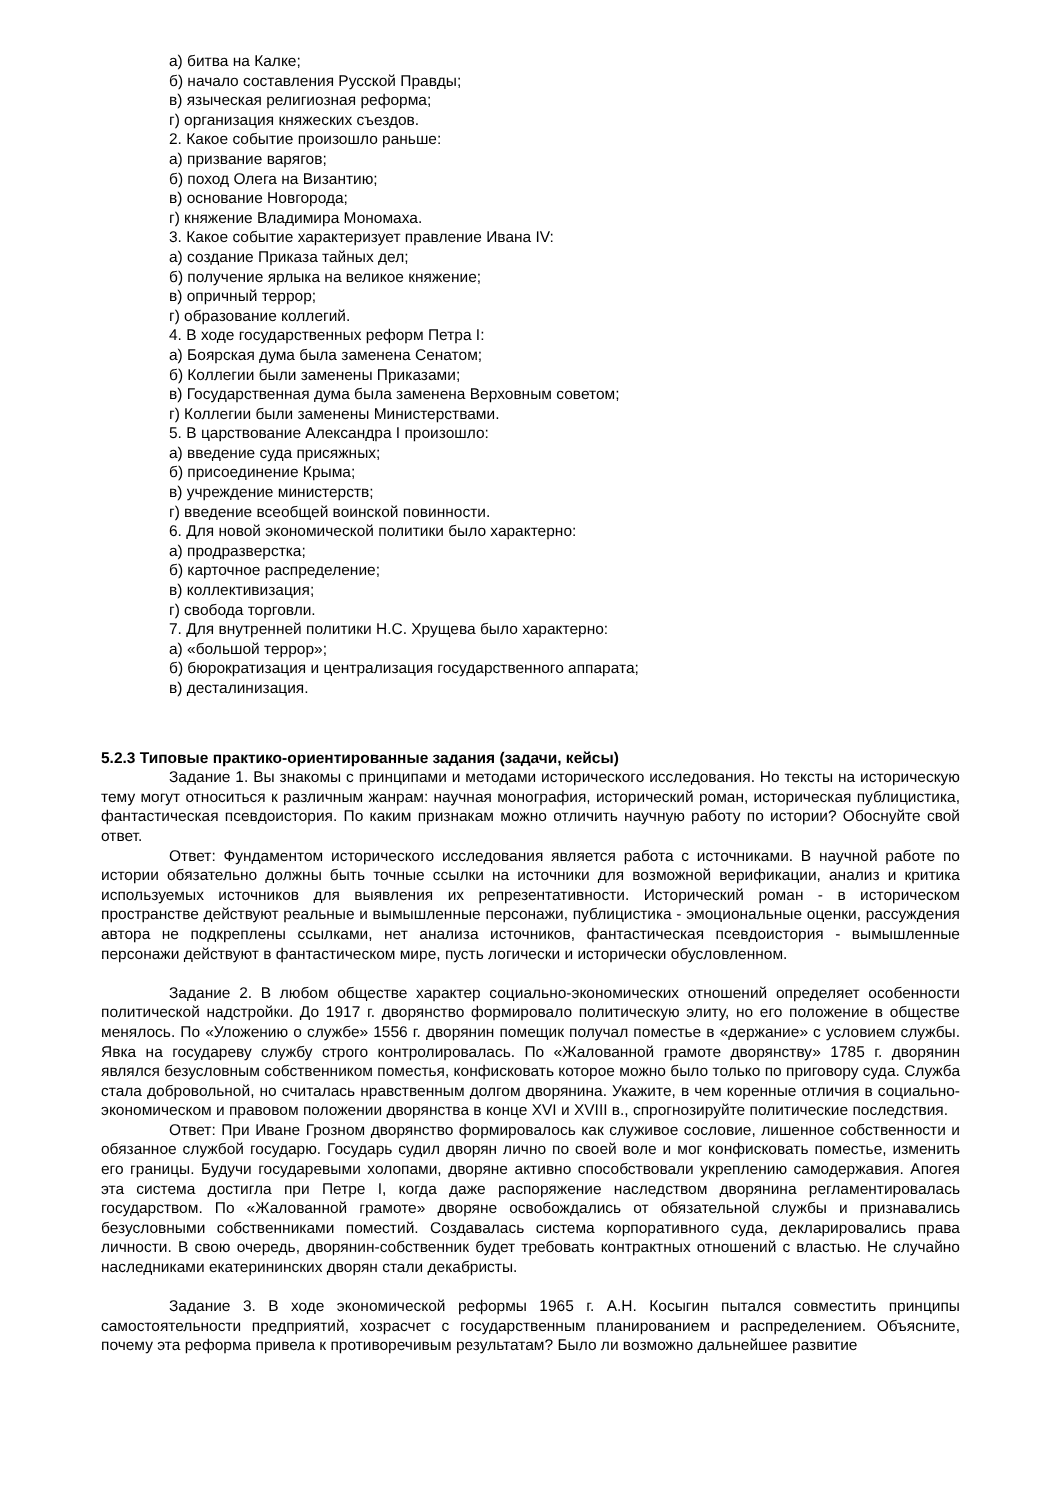а) битва на Калке;
б) начало составления Русской Правды;
в) языческая религиозная реформа;
г) организация княжеских съездов.
2. Какое событие произошло раньше:
а) призвание варягов;
б) поход Олега на Византию;
в) основание Новгорода;
г) княжение Владимира Мономаха.
3. Какое событие характеризует правление Ивана IV:
а) создание Приказа тайных дел;
б) получение ярлыка на великое княжение;
в) опричный террор;
г) образование коллегий.
4. В ходе государственных реформ Петра I:
а) Боярская дума была заменена Сенатом;
б) Коллегии были заменены Приказами;
в) Государственная дума была заменена Верховным советом;
г) Коллегии были заменены Министерствами.
5. В царствование Александра I произошло:
а) введение суда присяжных;
б) присоединение Крыма;
в) учреждение министерств;
г) введение всеобщей воинской повинности.
6. Для новой экономической политики было характерно:
а) продразверстка;
б) карточное распределение;
в) коллективизация;
г) свобода торговли.
7. Для внутренней политики Н.С. Хрущева было характерно:
а) «большой террор»;
б) бюрократизация и централизация государственного аппарата;
в) десталинизация.
5.2.3 Типовые практико-ориентированные задания (задачи, кейсы)
Задание 1. Вы знакомы с принципами и методами исторического исследования. Но тексты на историческую тему могут относиться к различным жанрам: научная монография, исторический роман, историческая публицистика, фантастическая псевдоистория. По каким признакам можно отличить научную работу по истории? Обоснуйте свой ответ.
Ответ: Фундаментом исторического исследования является работа с источниками. В научной работе по истории обязательно должны быть точные ссылки на источники для возможной верификации, анализ и критика используемых источников для выявления их репрезентативности. Исторический роман - в историческом пространстве действуют реальные и вымышленные персонажи, публицистика - эмоциональные оценки, рассуждения автора не подкреплены ссылками, нет анализа источников, фантастическая псевдоистория - вымышленные персонажи действуют в фантастическом мире, пусть логически и исторически обусловленном.
Задание 2. В любом обществе характер социально-экономических отношений определяет особенности политической надстройки. До 1917 г. дворянство формировало политическую элиту, но его положение в обществе менялось. По «Уложению о службе» 1556 г. дворянин помещик получал поместье в «держание» с условием службы. Явка на государеву службу строго контролировалась. По «Жалованной грамоте дворянству» 1785 г. дворянин являлся безусловным собственником поместья, конфисковать которое можно было только по приговору суда. Служба стала добровольной, но считалась нравственным долгом дворянина. Укажите, в чем коренные отличия в социально-экономическом и правовом положении дворянства в конце XVI и XVIII в., спрогнозируйте политические последствия.
Ответ: При Иване Грозном дворянство формировалось как служивое сословие, лишенное собственности и обязанное службой государю. Государь судил дворян лично по своей воле и мог конфисковать поместье, изменить его границы. Будучи государевыми холопами, дворяне активно способствовали укреплению самодержавия. Апогея эта система достигла при Петре I, когда даже распоряжение наследством дворянина регламентировалась государством. По «Жалованной грамоте» дворяне освобождались от обязательной службы и признавались безусловными собственниками поместий. Создавалась система корпоративного суда, декларировались права личности. В свою очередь, дворянин-собственник будет требовать контрактных отношений с властью. Не случайно наследниками екатерининских дворян стали декабристы.
Задание 3. В ходе экономической реформы 1965 г. А.Н. Косыгин пытался совместить принципы самостоятельности предприятий, хозрасчет с государственным планированием и распределением. Объясните, почему эта реформа привела к противоречивым результатам? Было ли возможно дальнейшее развитие